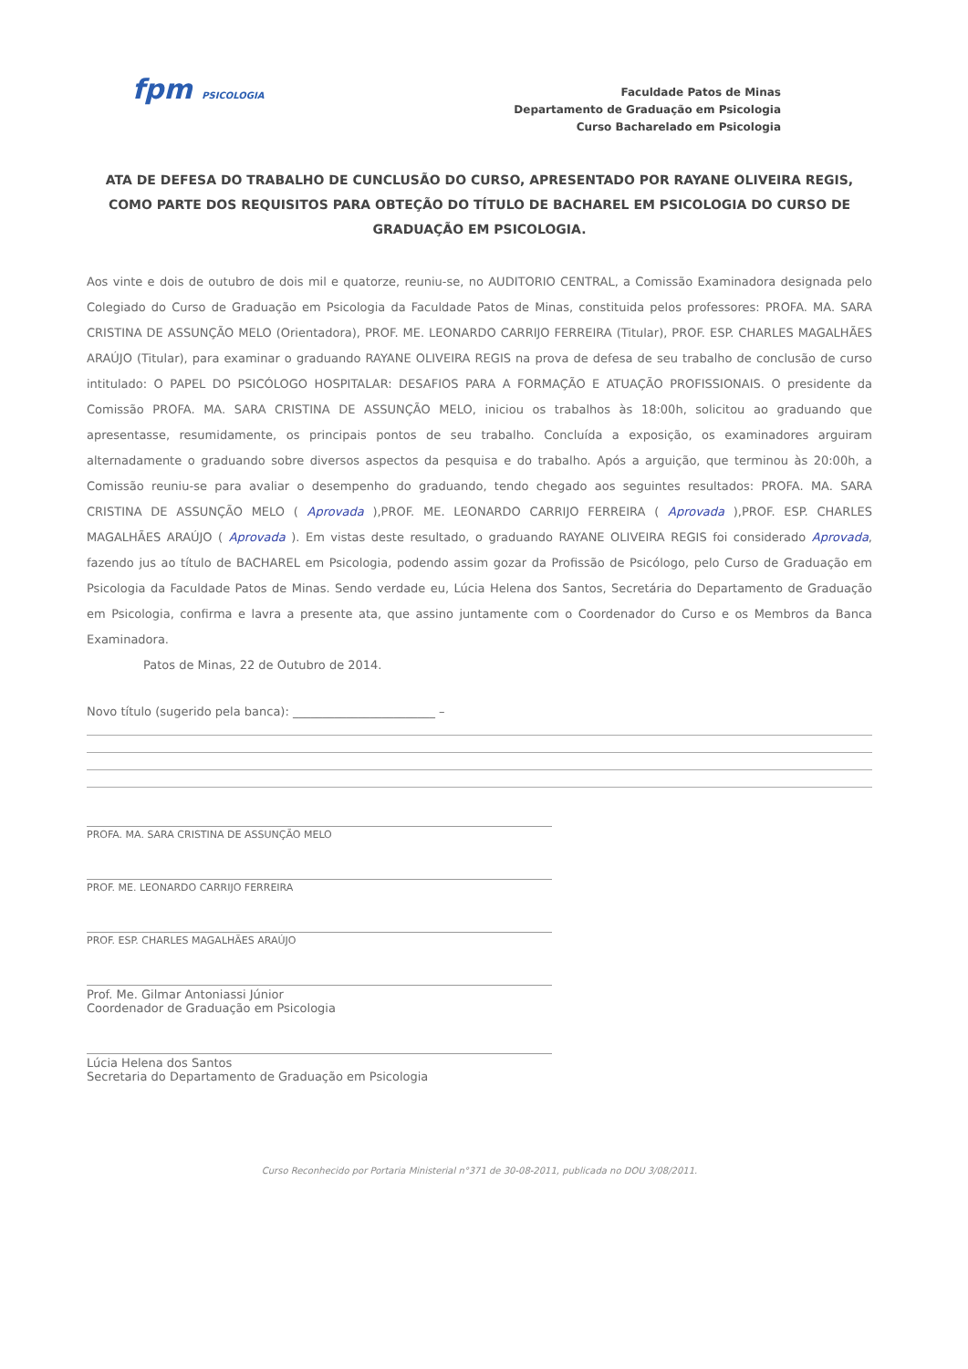fpm PSICOLOGIA
Faculdade Patos de Minas
Departamento de Graduação em Psicologia
Curso Bacharelado em Psicologia
ATA DE DEFESA DO TRABALHO DE CUNCLUSÃO DO CURSO, APRESENTADO POR RAYANE OLIVEIRA REGIS, COMO PARTE DOS REQUISITOS PARA OBTEÇÃO DO TÍTULO DE BACHAREL EM PSICOLOGIA DO CURSO DE GRADUAÇÃO EM PSICOLOGIA.
Aos vinte e dois de outubro de dois mil e quatorze, reuniu-se, no AUDITORIO CENTRAL, a Comissão Examinadora designada pelo Colegiado do Curso de Graduação em Psicologia da Faculdade Patos de Minas, constituida pelos professores: PROFA. MA. SARA CRISTINA DE ASSUNÇÃO MELO (Orientadora), PROF. ME. LEONARDO CARRIJO FERREIRA (Titular), PROF. ESP. CHARLES MAGALHÃES ARAÚJO (Titular), para examinar o graduando RAYANE OLIVEIRA REGIS na prova de defesa de seu trabalho de conclusão de curso intitulado: O PAPEL DO PSICÓLOGO HOSPITALAR: DESAFIOS PARA A FORMAÇÃO E ATUAÇÃO PROFISSIONAIS. O presidente da Comissão PROFA. MA. SARA CRISTINA DE ASSUNÇÃO MELO, iniciou os trabalhos às 18:00h, solicitou ao graduando que apresentasse, resumidamente, os principais pontos de seu trabalho. Concluída a exposição, os examinadores arguiram alternadamente o graduando sobre diversos aspectos da pesquisa e do trabalho. Após a arguição, que terminou às 20:00h, a Comissão reuniu-se para avaliar o desempenho do graduando, tendo chegado aos seguintes resultados: PROFA. MA. SARA CRISTINA DE ASSUNÇÃO MELO ( Aprovada ),PROF. ME. LEONARDO CARRIJO FERREIRA ( Aprovada ),PROF. ESP. CHARLES MAGALHÃES ARAÚJO ( Aprovada ). Em vistas deste resultado, o graduando RAYANE OLIVEIRA REGIS foi considerado Aprovada, fazendo jus ao título de BACHAREL em Psicologia, podendo assim gozar da Profissão de Psicólogo, pelo Curso de Graduação em Psicologia da Faculdade Patos de Minas. Sendo verdade eu, Lúcia Helena dos Santos, Secretária do Departamento de Graduação em Psicologia, confirma e lavra a presente ata, que assino juntamente com o Coordenador do Curso e os Membros da Banca Examinadora.
Patos de Minas, 22 de Outubro de 2014.
Novo título (sugerido pela banca): ________________________ –
PROFA. MA. SARA CRISTINA DE ASSUNÇÃO MELO
PROF. ME. LEONARDO CARRIJO FERREIRA
PROF. ESP. CHARLES MAGALHÃES ARAÚJO
Prof. Me. Gilmar Antoniassi Júnior
Coordenador de Graduação em Psicologia
Lúcia Helena dos Santos
Secretaria do Departamento de Graduação em Psicologia
Curso Reconhecido por Portaria Ministerial n°371 de 30-08-2011, publicada no DOU 3/08/2011.